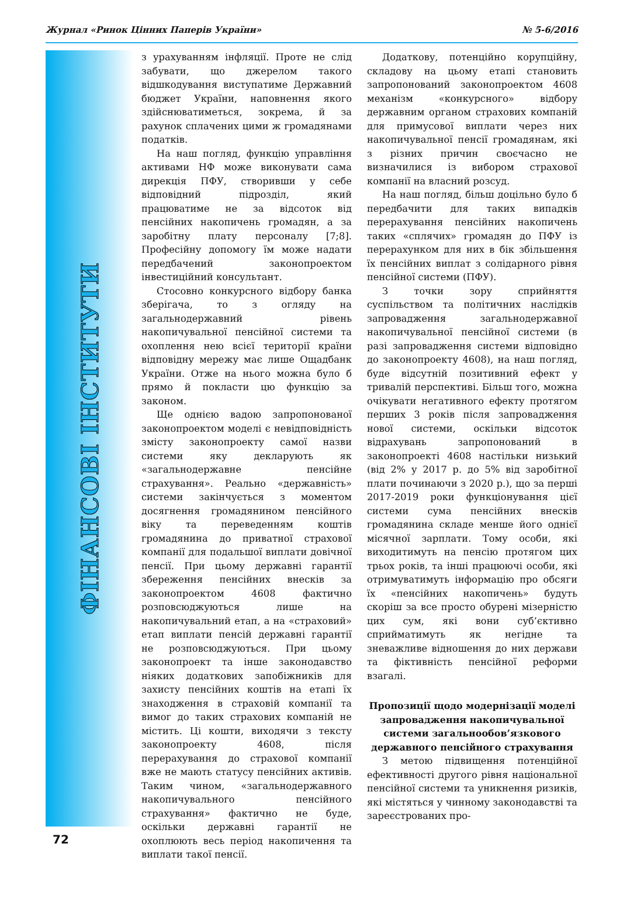Журнал «Ринок Цінних Паперів України» № 5-6/2016
ФІНАНСОВІ ІНСТИТУТИ
з урахуванням інфляції. Проте не слід забувати, що джерелом такого відшкодування виступатиме Державний бюджет України, наповнення якого здійснюватиметься, зокрема, й за рахунок сплачених цими ж громадянами податків.
На наш погляд, функцію управління активами НФ може виконувати сама дирекція ПФУ, створивши у себе відповідний підрозділ, який працюватиме не за відсоток від пенсійних накопичень громадян, а за заробітну плату персоналу [7;8]. Професійну допомогу їм може надати передбачений законопроектом інвестиційний консультант.
Стосовно конкурсного відбору банка зберігача, то з огляду на загальнодержавний рівень накопичувальної пенсійної системи та охоплення нею всієї території країни відповідну мережу має лише Ощадбанк України. Отже на нього можна було б прямо й покласти цю функцію за законом.
Ще однією вадою запропонованої законопроектом моделі є невідповідність змісту законопроекту самої назви системи яку декларують як «загальнодержавне пенсійне страхування». Реально «державність» системи закінчується з моментом досягнення громадянином пенсійного віку та переведенням коштів громадянина до приватної страхової компанії для подальшої виплати довічної пенсії. При цьому державні гарантії збереження пенсійних внесків за законопроектом 4608 фактично розповсюджуються лише на накопичувальний етап, а на «страховий» етап виплати пенсій державні гарантії не розповсюджуються. При цьому законопроект та інше законодавство ніяких додаткових запобіжників для захисту пенсійних коштів на етапі їх знаходження в страховій компанії та вимог до таких страхових компаній не містить. Ці кошти, виходячи з тексту законопроекту 4608, після перерахування до страхової компанії вже не мають статусу пенсійних активів. Таким чином, «загальнодержавного накопичувального пенсійного страхування» фактично не буде, оскільки державні гарантії не охоплюють весь період накопичення та виплати такої пенсії.
Додаткову, потенційно корупційну, складову на цьому етапі становить запропонований законопроектом 4608 механізм «конкурсного» відбору державним органом страхових компаній для примусової виплати через них накопичувальної пенсії громадянам, які з різних причин своєчасно не визначилися із вибором страхової компанії на власний розсуд.
На наш погляд, більш доцільно було б передбачити для таких випадків перерахування пенсійних накопичень таких «сплячих» громадян до ПФУ із перерахунком для них в бік збільшення їх пенсійних виплат з солідарного рівня пенсійної системи (ПФУ).
З точки зору сприйняття суспільством та політичних наслідків запровадження загальнодержавної накопичувальної пенсійної системи (в разі запровадження системи відповідно до законопроекту 4608), на наш погляд, буде відсутній позитивний ефект у тривалій перспективі. Більш того, можна очікувати негативного ефекту протягом перших 3 років після запровадження нової системи, оскільки відсоток відрахувань запропонований в законопроекті 4608 настільки низький (від 2% у 2017 р. до 5% від заробітної плати починаючи з 2020 р.), що за перші 2017-2019 роки функціонування цієї системи сума пенсійних внесків громадянина складе менше його однієї місячної зарплати. Тому особи, які виходитимуть на пенсію протягом цих трьох років, та інші працюючі особи, які отримуватимуть інформацію про обсяги їх «пенсійних накопичень» будуть скоріш за все просто обурені мізерністю цих сум, які вони суб’єктивно сприйматимуть як негідне та зневажливе відношення до них держави та фіктивність пенсійної реформи взагалі.
Пропозиції щодо модернізації моделі запровадження накопичувальної системи загальнообов’язкового державного пенсійного страхування
З метою підвищення потенційної ефективності другого рівня національної пенсійної системи та уникнення ризиків, які містяться у чинному законодавстві та зареєстрованих про-
72